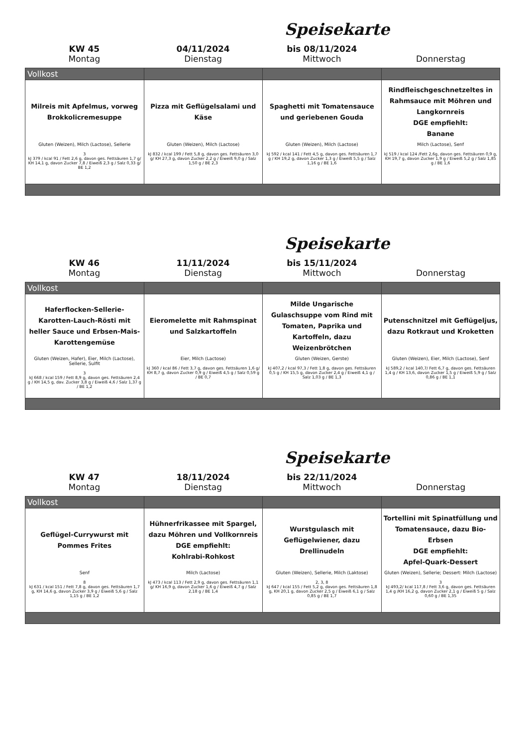Speisekarte
KW 45
Montag
04/11/2024
Dienstag
bis 08/11/2024
Mittwoch
Donnerstag
| Vollkost | | | |
| --- | --- | --- | --- |
| Milreis mit Apfelmus, vorweg Brokkolicremesuppe Gluten (Weizen), Milch (Lactose), Sellerie 3 kJ 379 / kcal 91 / Fett 2,6 g, davon ges. Fettsäuren 1,7 g/ KH 14,1 g, davon Zucker 7,8 / Eiweiß 2,3 g / Salz 0,33 g/ BE 1,2 | Pizza mit Geflügelsalami und Käse Gluten (Weizen), Milch (Lactose) kJ 832 / kcal 199 / Fett 5,8 g, davon ges. Fettsäuren 3,0 g/ KH 27,3 g, davon Zucker 2,2 g / Eiweiß 9,0 g / Salz 1,50 g / BE 2,3 | Spaghetti mit Tomatensauce und geriebenen Gouda Gluten (Weizen), Milch (Lactose) kJ 592 / kcal 141 / Fett 4,5 g, davon ges. Fettsäuren 1,7 g / KH 19,2 g, davon Zucker 1,3 g / Eiweiß 5,5 g / Salz 1,16 g / BE 1,6 | Rindfleischgeschnetzeltes in Rahmsauce mit Möhren und Langkornreis DGE empfiehlt: Banane Milch (Lactose), Senf kJ 519 / kcal 124 /Fett 2,6g, davon ges. Fettsäuren 0,9 g, KH 19,7 g, davon Zucker 1,9 g / Eiweiß 5,2 g / Salz 1,85 g / BE 1,6 |
Speisekarte
KW 46
Montag
11/11/2024
Dienstag
bis 15/11/2024
Mittwoch
Donnerstag
| Vollkost | | | |
| --- | --- | --- | --- |
| Haferflocken-Sellerie-Karotten-Lauch-Rösti mit heller Sauce und Erbsen-Mais-Karottengemüse Gluten (Weizen, Hafer), Eier, Milch (Lactose), Sellerie, Sulfit 3 kJ 668 / kcal 159 / Fett 8,9 g, davon ges. Fettsäuren 2,4 g / KH 14,5 g, dav. Zucker 3,8 g / Eiweiß 4,6 / Salz 1,37 g / BE 1,2 | Eieromelette mit Rahmspinat und Salzkartoffeln Eier, Milch (Lactose) kJ 360 / kcal 86 / Fett 3,7 g, davon ges. Fettsäuren 1,6 g/ KH 8,7 g, davon Zucker 0,9 g / Eiweiß 4,5 g / Salz 0,59 g / BE 0,7 | Milde Ungarische Gulaschsuppe vom Rind mit Tomaten, Paprika und Kartoffeln, dazu Weizenbrötchen Gluten (Weizen, Gerste) kJ 407,2 / kcal 97,3 / Fett 1,8 g, davon ges. Fettsäuren 0,5 g / KH 15,5 g, davon Zucker 2,4 g / Eiweiß 4,1 g / Salz 1,03 g / BE 1,3 | Putenschnitzel mit Geflügeljus, dazu Rotkraut und Kroketten Gluten (Weizen), Eier, Milch (Lactose), Senf kJ 589,2 / kcal 140,7/ Fett 6,7 g, davon ges. Fettsäuren 1,4 g / KH 13,6, davon Zucker 1,5 g / Eiweiß 5,9 g / Salz 0,86 g / BE 1,1 |
Speisekarte
KW 47
Montag
18/11/2024
Dienstag
bis 22/11/2024
Mittwoch
Donnerstag
| Vollkost | | | |
| --- | --- | --- | --- |
| Geflügel-Currywurst mit Pommes Frites Senf 8 kJ 631 / kcal 151 / Fett 7,8 g, davon ges. Fettsäuren 1,7 g, KH 14,6 g, davon Zucker 3,9 g / Eiweiß 5,6 g / Salz 1,15 g / BE 1,2 | Hühnerfrikassee mit Spargel, dazu Möhren und Vollkornreis DGE empfiehlt: Kohlrabi-Rohkost Milch (Lactose) kJ 473 / kcal 113 / Fett 2,9 g, davon ges. Fettsäuren 1,1 g/ KH 16,9 g, davon Zucker 1,6 g / Eiweiß 4,7 g / Salz 2,18 g / BE 1,4 | Wurstgulasch mit Geflügelwiener, dazu Drellinudeln Gluten (Weizen), Sellerie, Milch (Laktose) 2, 3, 8 kJ 647 / kcal 155 / Fett 5,2 g, davon ges. Fettsäuren 1,8 g, KH 20,1 g, davon Zucker 2,5 g / Eiweiß 6,1 g / Salz 0,85 g / BE 1,7 | Tortellini mit Spinatfüllung und Tomatensauce, dazu Bio-Erbsen DGE empfiehlt: Apfel-Quark-Dessert Gluten (Weizen), Sellerie; Dessert: Milch (Lactose) 3 kJ 493,2/ kcal 117,8 / Fett 3,6 g, davon ges. Fettsäuren 1,4 g /KH 16,2 g, davon Zucker 2,1 g / Eiweiß 5 g / Salz 0,60 g / BE 1,35 |